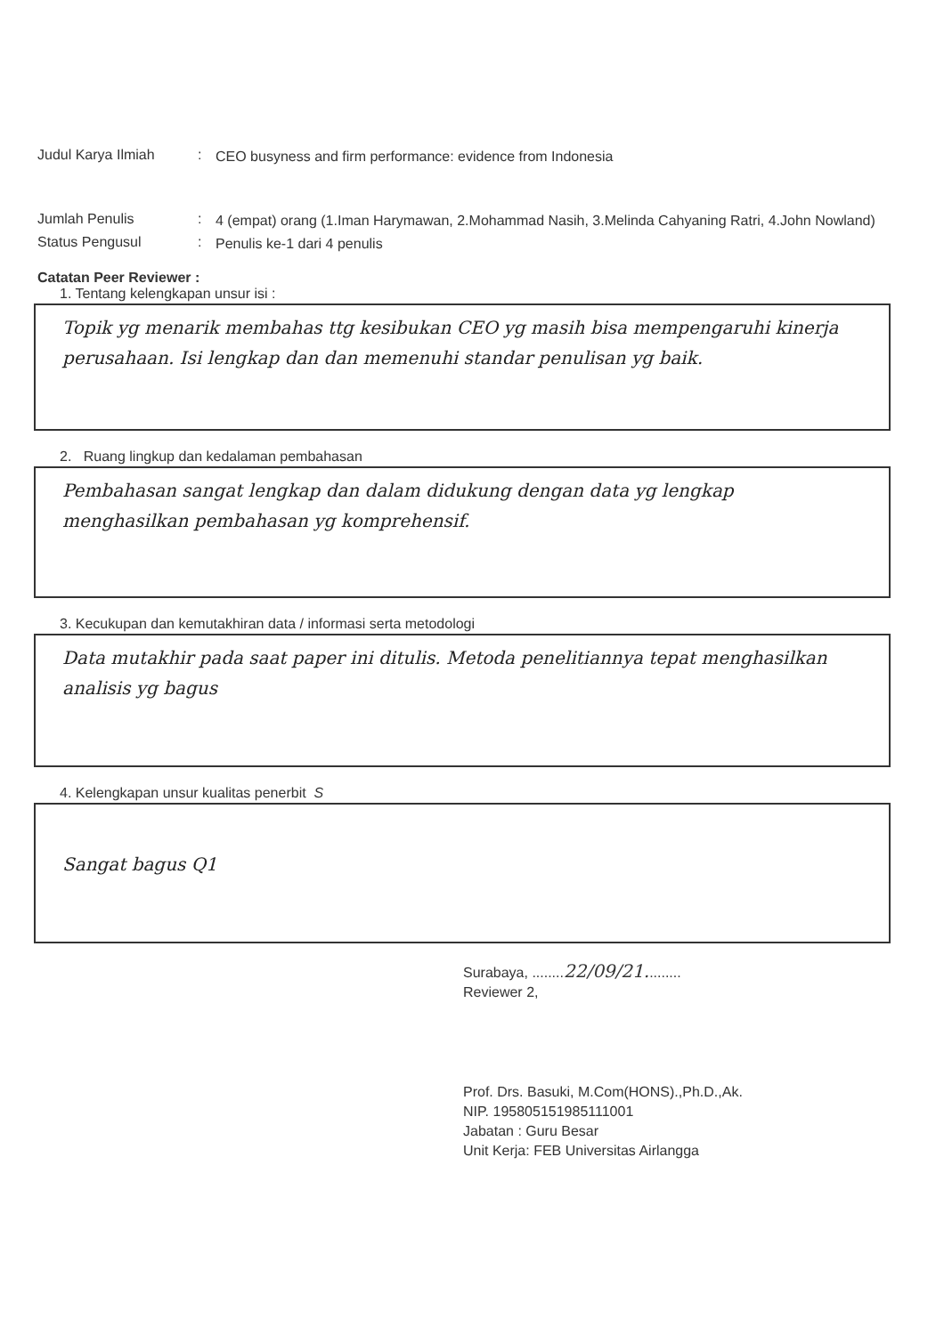Judul Karya Ilmiah :
CEO busyness and firm performance: evidence from Indonesia
Jumlah Penulis :
4 (empat) orang (1.Iman Harymawan, 2.Mohammad Nasih, 3.Melinda Cahyaning Ratri, 4.John Nowland)
Status Pengusul :
Penulis ke-1 dari 4 penulis
Catatan Peer Reviewer :
1. Tentang kelengkapan unsur isi :
Topik yg menarik membahas ttg kesibukan CEO yg masih bisa mempengaruhi kinerja perusahaan. Isi lengkap dan dan memenuhi standar penulisan yg baik.
2. Ruang lingkup dan kedalaman pembahasan
Pembahasan sangat lengkap dan dalam didukung dengan data yg lengkap menghasilkan pembahasan yg komprehensif.
3. Kecukupan dan kemutakhiran data / informasi serta metodologi
Data mutakhir pada saat paper ini ditulis. Metoda penelitiannya tepat menghasilkan analisis yg bagus
4. Kelengkapan unsur kualitas penerbit S
Sangat bagus Q1
Surabaya, ........22/09/21.........
Reviewer 2,
Prof. Drs. Basuki, M.Com(HONS).,Ph.D.,Ak.
NIP. 195805151985111001
Jabatan : Guru Besar
Unit Kerja: FEB Universitas Airlangga